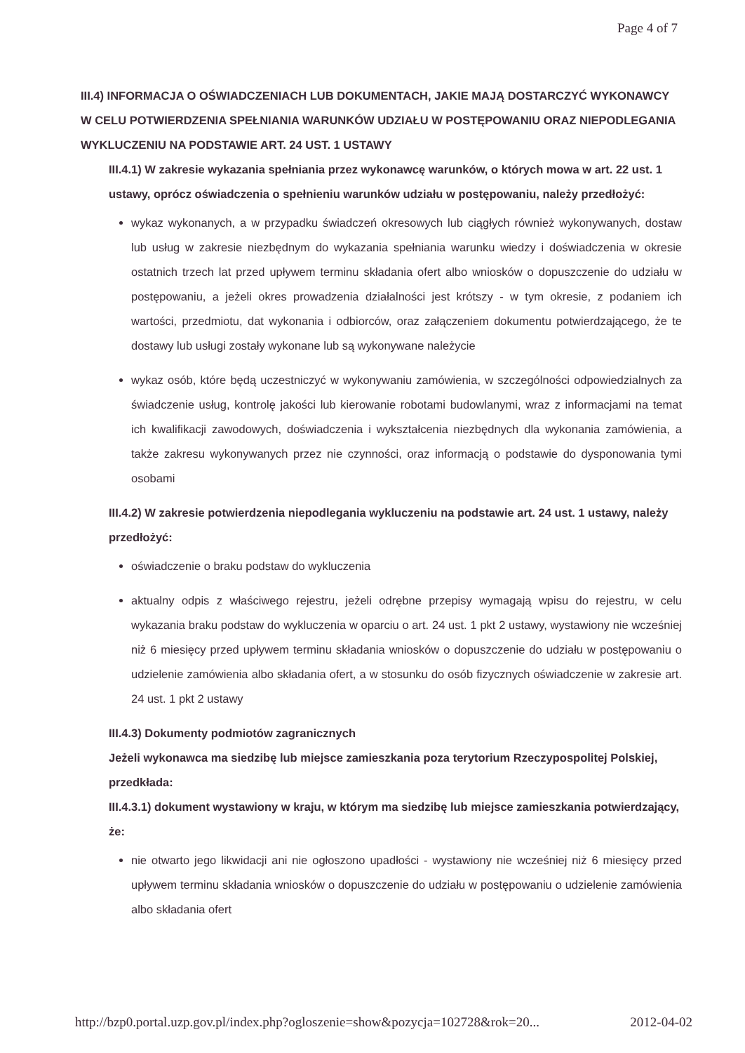Page 4 of 7
III.4) INFORMACJA O OŚWIADCZENIACH LUB DOKUMENTACH, JAKIE MAJĄ DOSTARCZYĆ WYKONAWCY W CELU POTWIERDZENIA SPEŁNIANIA WARUNKÓW UDZIAŁU W POSTĘPOWANIU ORAZ NIEPODLEGANIA WYKLUCZENIU NA PODSTAWIE ART. 24 UST. 1 USTAWY
III.4.1) W zakresie wykazania spełniania przez wykonawcę warunków, o których mowa w art. 22 ust. 1 ustawy, oprócz oświadczenia o spełnieniu warunków udziału w postępowaniu, należy przedłożyć:
wykaz wykonanych, a w przypadku świadczeń okresowych lub ciągłych również wykonywanych, dostaw lub usług w zakresie niezbędnym do wykazania spełniania warunku wiedzy i doświadczenia w okresie ostatnich trzech lat przed upływem terminu składania ofert albo wniosków o dopuszczenie do udziału w postępowaniu, a jeżeli okres prowadzenia działalności jest krótszy - w tym okresie, z podaniem ich wartości, przedmiotu, dat wykonania i odbiorców, oraz załączeniem dokumentu potwierdzającego, że te dostawy lub usługi zostały wykonane lub są wykonywane należycie
wykaz osób, które będą uczestniczyć w wykonywaniu zamówienia, w szczególności odpowiedzialnych za świadczenie usług, kontrolę jakości lub kierowanie robotami budowlanymi, wraz z informacjami na temat ich kwalifikacji zawodowych, doświadczenia i wykształcenia niezbędnych dla wykonania zamówienia, a także zakresu wykonywanych przez nie czynności, oraz informacją o podstawie do dysponowania tymi osobami
III.4.2) W zakresie potwierdzenia niepodlegania wykluczeniu na podstawie art. 24 ust. 1 ustawy, należy przedłożyć:
oświadczenie o braku podstaw do wykluczenia
aktualny odpis z właściwego rejestru, jeżeli odrębne przepisy wymagają wpisu do rejestru, w celu wykazania braku podstaw do wykluczenia w oparciu o art. 24 ust. 1 pkt 2 ustawy, wystawiony nie wcześniej niż 6 miesięcy przed upływem terminu składania wniosków o dopuszczenie do udziału w postępowaniu o udzielenie zamówienia albo składania ofert, a w stosunku do osób fizycznych oświadczenie w zakresie art. 24 ust. 1 pkt 2 ustawy
III.4.3) Dokumenty podmiotów zagranicznych
Jeżeli wykonawca ma siedzibę lub miejsce zamieszkania poza terytorium Rzeczypospolitej Polskiej, przedkłada:
III.4.3.1) dokument wystawiony w kraju, w którym ma siedzibę lub miejsce zamieszkania potwierdzający, że:
nie otwarto jego likwidacji ani nie ogłoszono upadłości - wystawiony nie wcześniej niż 6 miesięcy przed upływem terminu składania wniosków o dopuszczenie do udziału w postępowaniu o udzielenie zamówienia albo składania ofert
http://bzp0.portal.uzp.gov.pl/index.php?ogloszenie=show&pozycja=102728&rok=20... 2012-04-02